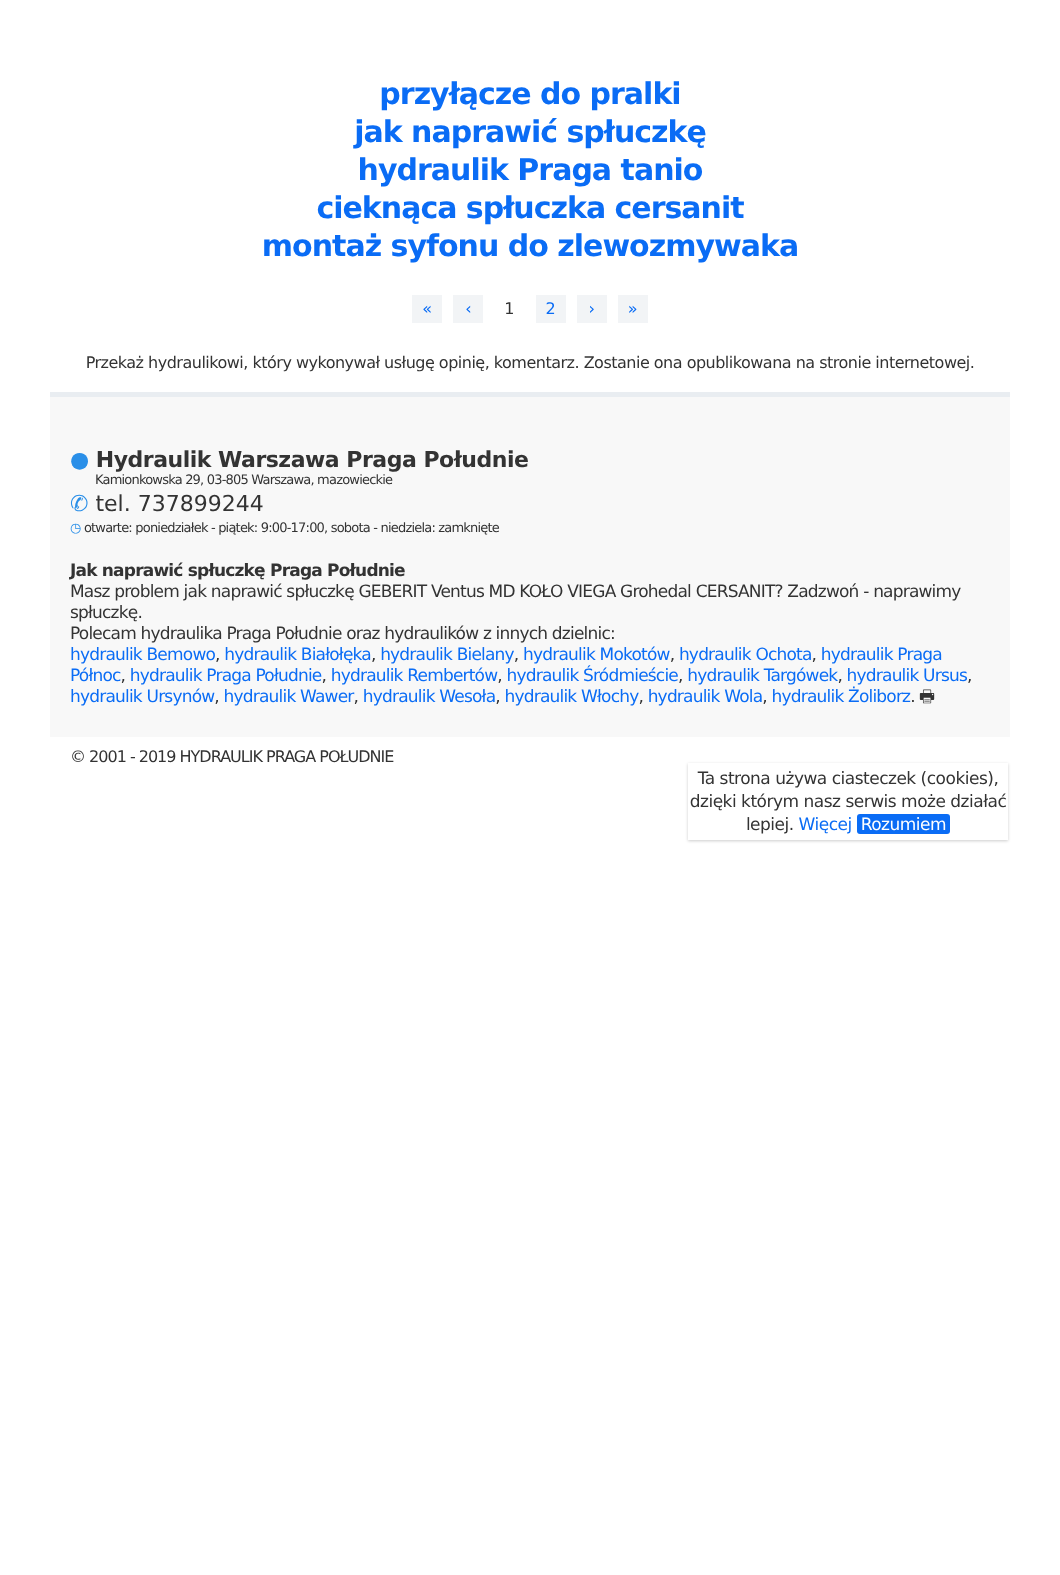przyłącze do pralki
jak naprawić spłuczkę
hydraulik Praga tanio
cieknąca spłuczka cersanit
montaż syfonu do zlewozmywaka
« ‹ 1 2 › »
Przekaż hydraulikowi, który wykonywał usługę opinię, komentarz. Zostanie ona opublikowana na stronie internetowej.
● Hydraulik Warszawa Praga Południe
Kamionkowska 29, 03-805 Warszawa, mazowieckie
✆ tel. 737899244
◷ otwarte: poniedziałek - piątek: 9:00-17:00, sobota - niedziela: zamknięte
Jak naprawić spłuczkę Praga Południe
Masz problem jak naprawić spłuczkę GEBERIT Ventus MD KOŁO VIEGA Grohedal CERSANIT? Zadzwoń - naprawimy spłuczkę.
Polecam hydraulika Praga Południe oraz hydraulików z innych dzielnic:
hydraulik Bemowo, hydraulik Białołęka, hydraulik Bielany, hydraulik Mokotów, hydraulik Ochota, hydraulik Praga Północ, hydraulik Praga Południe, hydraulik Rembertów, hydraulik Śródmieście, hydraulik Targówek, hydraulik Ursus, hydraulik Ursynów, hydraulik Wawer, hydraulik Wesoła, hydraulik Włochy, hydraulik Wola, hydraulik Żoliborz. 🖶
© 2001 - 2019 HYDRAULIK PRAGA POŁUDNIE
Ta strona używa ciasteczek (cookies), dzięki którym nasz serwis może działać lepiej. Więcej Rozumiem